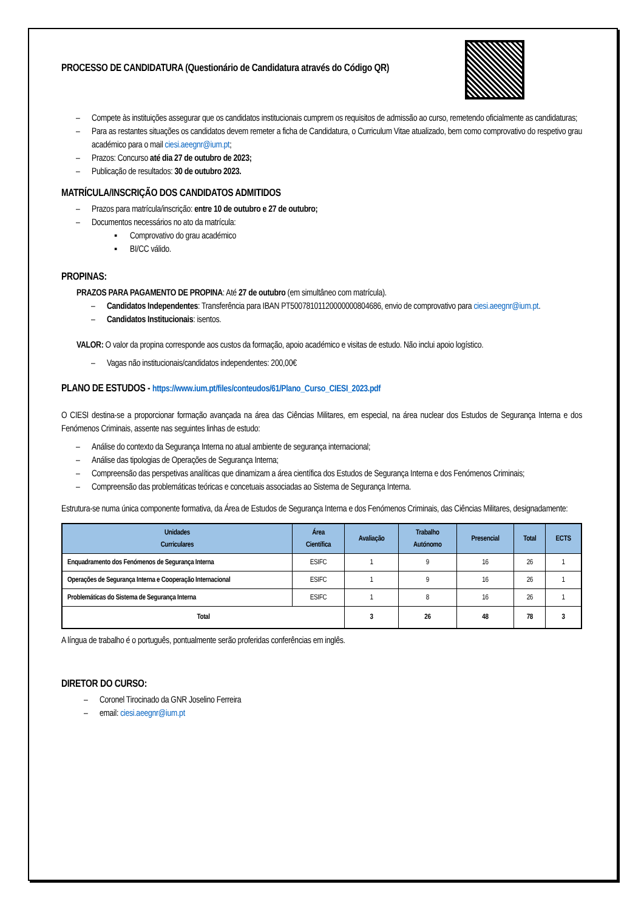PROCESSO DE CANDIDATURA (Questionário de Candidatura através do Código QR)
– Compete às instituições assegurar que os candidatos institucionais cumprem os requisitos de admissão ao curso, remetendo oficialmente as candidaturas;
– Para as restantes situações os candidatos devem remeter a ficha de Candidatura, o Curriculum Vitae atualizado, bem como comprovativo do respetivo grau académico para o mail ciesi.aeegnr@ium.pt;
– Prazos: Concurso até dia 27 de outubro de 2023;
– Publicação de resultados: 30 de outubro 2023.
MATRÍCULA/INSCRIÇÃO DOS CANDIDATOS ADMITIDOS
– Prazos para matrícula/inscrição: entre 10 de outubro e 27 de outubro;
– Documentos necessários no ato da matrícula:
▪ Comprovativo do grau académico
▪ BI/CC válido.
PROPINAS:
PRAZOS PARA PAGAMENTO DE PROPINA: Até 27 de outubro (em simultâneo com matrícula).
– Candidatos Independentes: Transferência para IBAN PT50078101120000000804686, envio de comprovativo para ciesi.aeegnr@ium.pt.
– Candidatos Institucionais: isentos.
VALOR: O valor da propina corresponde aos custos da formação, apoio académico e visitas de estudo. Não inclui apoio logístico.
– Vagas não institucionais/candidatos independentes: 200,00€
PLANO DE ESTUDOS - https://www.ium.pt/files/conteudos/61/Plano_Curso_CIESI_2023.pdf
O CIESI destina-se a proporcionar formação avançada na área das Ciências Militares, em especial, na área nuclear dos Estudos de Segurança Interna e dos Fenómenos Criminais, assente nas seguintes linhas de estudo:
– Análise do contexto da Segurança Interna no atual ambiente de segurança internacional;
– Análise das tipologias de Operações de Segurança Interna;
– Compreensão das perspetivas analíticas que dinamizam a área científica dos Estudos de Segurança Interna e dos Fenómenos Criminais;
– Compreensão das problemáticas teóricas e concetuais associadas ao Sistema de Segurança Interna.
Estrutura-se numa única componente formativa, da Área de Estudos de Segurança Interna e dos Fenómenos Criminais, das Ciências Militares, designadamente:
| Unidades Curriculares | Área Científica | Avaliação | Trabalho Autónomo | Presencial | Total | ECTS |
| --- | --- | --- | --- | --- | --- | --- |
| Enquadramento dos Fenómenos de Segurança Interna | ESIFC | 1 | 9 | 16 | 26 | 1 |
| Operações de Segurança Interna e Cooperação Internacional | ESIFC | 1 | 9 | 16 | 26 | 1 |
| Problemáticas do Sistema de Segurança Interna | ESIFC | 1 | 8 | 16 | 26 | 1 |
| Total | | 3 | 26 | 48 | 78 | 3 |
A língua de trabalho é o português, pontualmente serão proferidas conferências em inglês.
DIRETOR DO CURSO:
– Coronel Tirocinado da GNR Joselino Ferreira
– email: ciesi.aeegnr@ium.pt